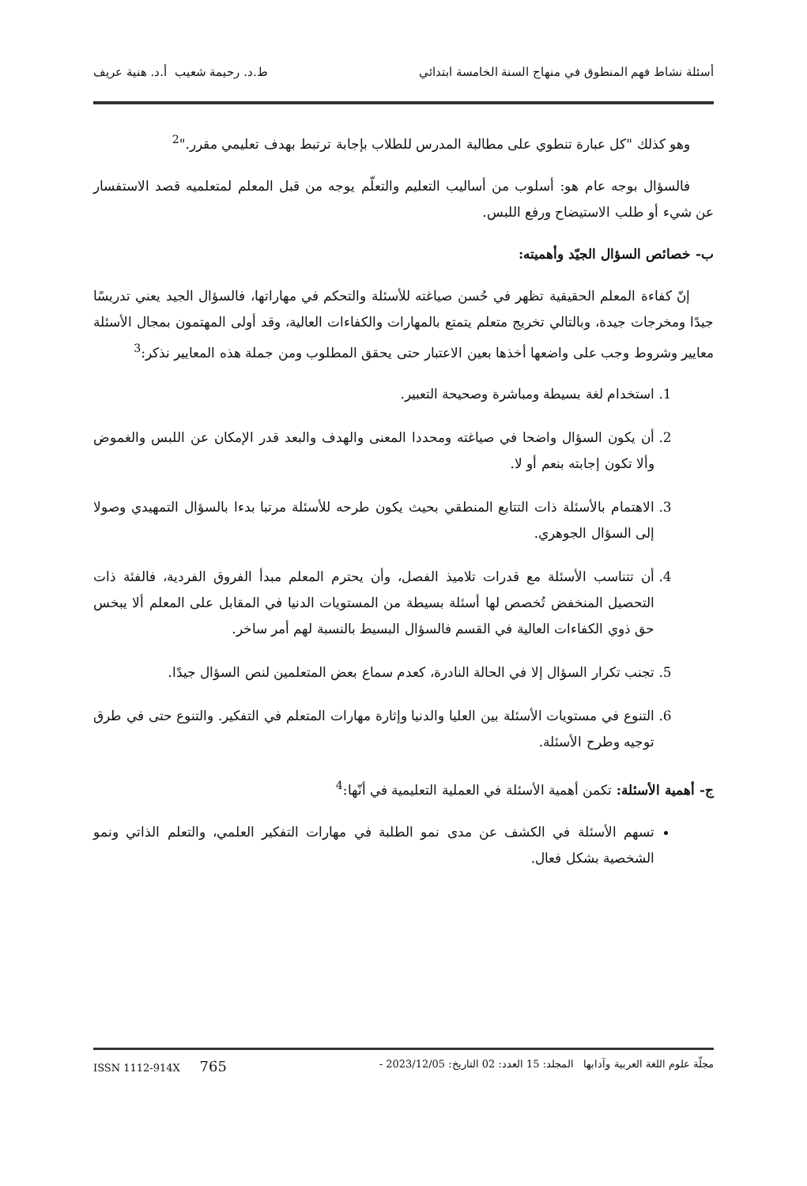أسئلة نشاط فهم المنطوق في منهاج السنة الخامسة ابتدائي ط.د. رحيمة شعيب أ.د. هنية عريف
وهو كذلك "كل عبارة تنطوي على مطالبة المدرس للطلاب بإجابة ترتبط بهدف تعليمي مقرر."<sup>2</sup>
فالسؤال بوجه عام هو: أسلوب من أساليب التعليم والتعلّم يوجه من قبل المعلم لمتعلميه قصد الاستفسار عن شيء أو طلب الاستيضاح ورفع اللبس.
ب- خصائص السؤال الجيّد وأهميته:
إنّ كفاءة المعلم الحقيقية تظهر في حُسن صياغته للأسئلة والتحكم في مهاراتها، فالسؤال الجيد يعني تدريسًا جيدًا ومخرجات جيدة، وبالتالي تخريج متعلم يتمتع بالمهارات والكفاءات العالية، وقد أولى المهتمون بمجال الأسئلة معايير وشروط وجب على واضعها أخذها بعين الاعتبار حتى يحقق المطلوب ومن جملة هذه المعايير نذكر:<sup>3</sup>
1. استخدام لغة بسيطة ومباشرة وصحيحة التعبير.
2. أن يكون السؤال واضحا في صياغته ومحددا المعنى والهدف والبعد قدر الإمكان عن اللبس والغموض وألا تكون إجابته بنعم أو لا.
3. الاهتمام بالأسئلة ذات التتابع المنطقي بحيث يكون طرحه للأسئلة مرتبا بدءا بالسؤال التمهيدي وصولا إلى السؤال الجوهري.
4. أن تتناسب الأسئلة مع قدرات تلاميذ الفصل، وأن يحترم المعلم مبدأ الفروق الفردية، فالفئة ذات التحصيل المنخفض تُخصص لها أسئلة بسيطة من المستويات الدنيا في المقابل على المعلم ألا يبخس حق ذوي الكفاءات العالية في القسم فالسؤال البسيط بالنسبة لهم أمر ساخر.
5. تجنب تكرار السؤال إلا في الحالة النادرة، كعدم سماع بعض المتعلمين لنص السؤال جيدًا.
6. التنوع في مستويات الأسئلة بين العليا والدنيا وإثارة مهارات المتعلم في التفكير. والتنوع حتى في طرق توجيه وطرح الأسئلة.
ج- أهمية الأسئلة: تكمن أهمية الأسئلة في العملية التعليمية في أنّها:<sup>4</sup>
تسهم الأسئلة في الكشف عن مدى نمو الطلبة في مهارات التفكير العلمي، والتعلم الذاتي ونمو الشخصية بشكل فعال.
مجلّة علوم اللغة العربية وآدابها المجلد: 15 العدد: 02 التاريخ: 2023/12/05 - ISSN 1112-914X 765